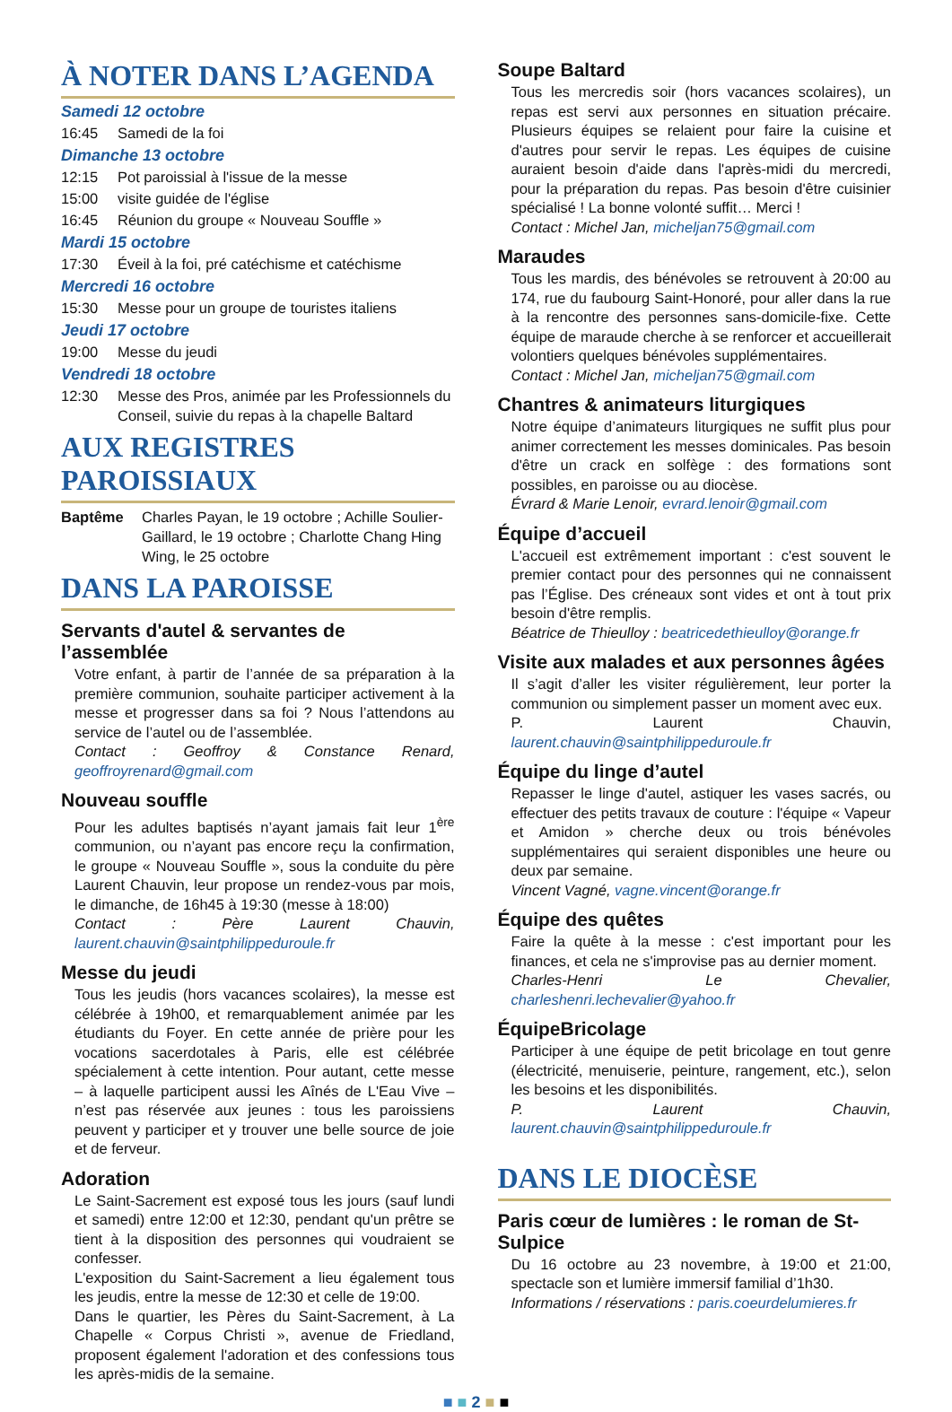À NOTER DANS L’AGENDA
Samedi 12 octobre
16:45 Samedi de la foi
Dimanche 13 octobre
12:15 Pot paroissial à l'issue de la messe
15:00 visite guidée de l'église
16:45 Réunion du groupe « Nouveau Souffle »
Mardi 15 octobre
17:30 Éveil à la foi, pré catéchisme et catéchisme
Mercredi 16 octobre
15:30 Messe pour un groupe de touristes italiens
Jeudi 17 octobre
19:00 Messe du jeudi
Vendredi 18 octobre
12:30 Messe des Pros, animée par les Professionnels du Conseil, suivie du repas à la chapelle Baltard
AUX REGISTRES PAROISSIAUX
Baptême Charles Payan, le 19 octobre ; Achille Soulier-Gaillard, le 19 octobre ; Charlotte Chang Hing Wing, le 25 octobre
DANS LA PAROISSE
Servants d'autel & servantes de l’assemblée
Votre enfant, à partir de l’année de sa préparation à la première communion, souhaite participer activement à la messe et progresser dans sa foi ? Nous l’attendons au service de l’autel ou de l’assemblée.
Contact : Geoffroy & Constance Renard, geoffroyrenard@gmail.com
Nouveau souffle
Pour les adultes baptisés n’ayant jamais fait leur 1<sup>ère</sup> communion, ou n’ayant pas encore reçu la confirmation, le groupe « Nouveau Souffle », sous la conduite du père Laurent Chauvin, leur propose un rendez-vous par mois, le dimanche, de 16h45 à 19:30 (messe à 18:00)
Contact : Père Laurent Chauvin, laurent.chauvin@saintphilippeduroule.fr
Messe du jeudi
Tous les jeudis (hors vacances scolaires), la messe est célébrée à 19h00, et remarquablement animée par les étudiants du Foyer. En cette année de prière pour les vocations sacerdotales à Paris, elle est célébrée spécialement à cette intention. Pour autant, cette messe – à laquelle participent aussi les Aînés de L'Eau Vive – n’est pas réservée aux jeunes : tous les paroissiens peuvent y participer et y trouver une belle source de joie et de ferveur.
Adoration
Le Saint-Sacrement est exposé tous les jours (sauf lundi et samedi) entre 12:00 et 12:30, pendant qu'un prêtre se tient à la disposition des personnes qui voudraient se confesser.
L'exposition du Saint-Sacrement a lieu également tous les jeudis, entre la messe de 12:30 et celle de 19:00.
Dans le quartier, les Pères du Saint-Sacrement, à La Chapelle « Corpus Christi », avenue de Friedland, proposent également l'adoration et des confessions tous les après-midis de la semaine.
Soupe Baltard
Tous les mercredis soir (hors vacances scolaires), un repas est servi aux personnes en situation précaire. Plusieurs équipes se relaient pour faire la cuisine et d'autres pour servir le repas. Les équipes de cuisine auraient besoin d'aide dans l'après-midi du mercredi, pour la préparation du repas. Pas besoin d'être cuisinier spécialisé ! La bonne volonté suffit… Merci !
Contact : Michel Jan, micheljan75@gmail.com
Maraudes
Tous les mardis, des bénévoles se retrouvent à 20:00 au 174, rue du faubourg Saint-Honoré, pour aller dans la rue à la rencontre des personnes sans-domicile-fixe. Cette équipe de maraude cherche à se renforcer et accueillerait volontiers quelques bénévoles supplémentaires.
Contact : Michel Jan, micheljan75@gmail.com
Chantres & animateurs liturgiques
Notre équipe d’animateurs liturgiques ne suffit plus pour animer correctement les messes dominicales. Pas besoin d'être un crack en solfège : des formations sont possibles, en paroisse ou au diocèse.
Évrard & Marie Lenoir, evrard.lenoir@gmail.com
Équipe d’accueil
L'accueil est extrêmement important : c'est souvent le premier contact pour des personnes qui ne connaissent pas l’Église. Des créneaux sont vides et ont à tout prix besoin d'être remplis.
Béatrice de Thieulloy : beatricedethieulloy@orange.fr
Visite aux malades et aux personnes âgées
Il s’agit d’aller les visiter régulièrement, leur porter la communion ou simplement passer un moment avec eux.
P. Laurent Chauvin, laurent.chauvin@saintphilippeduroule.fr
Équipe du linge d’autel
Repasser le linge d'autel, astiquer les vases sacrés, ou effectuer des petits travaux de couture : l'équipe « Vapeur et Amidon » cherche deux ou trois bénévoles supplémentaires qui seraient disponibles une heure ou deux par semaine.
Vincent Vagné, vagne.vincent@orange.fr
Équipe des quêtes
Faire la quête à la messe : c'est important pour les finances, et cela ne s'improvise pas au dernier moment.
Charles-Henri Le Chevalier, charleshenri.lechevalier@yahoo.fr
ÉquipeBricolage
Participer à une équipe de petit bricolage en tout genre (électricité, menuiserie, peinture, rangement, etc.), selon les besoins et les disponibilités.
P. Laurent Chauvin, laurent.chauvin@saintphilippeduroule.fr
DANS LE DIOCÈSE
Paris cœur de lumières : le roman de St-Sulpice
Du 16 octobre au 23 novembre, à 19:00 et 21:00, spectacle son et lumière immersif familial d’1h30.
Informations / réservations : paris.coeurdelumieres.fr
■ ■ 2 ■ ■